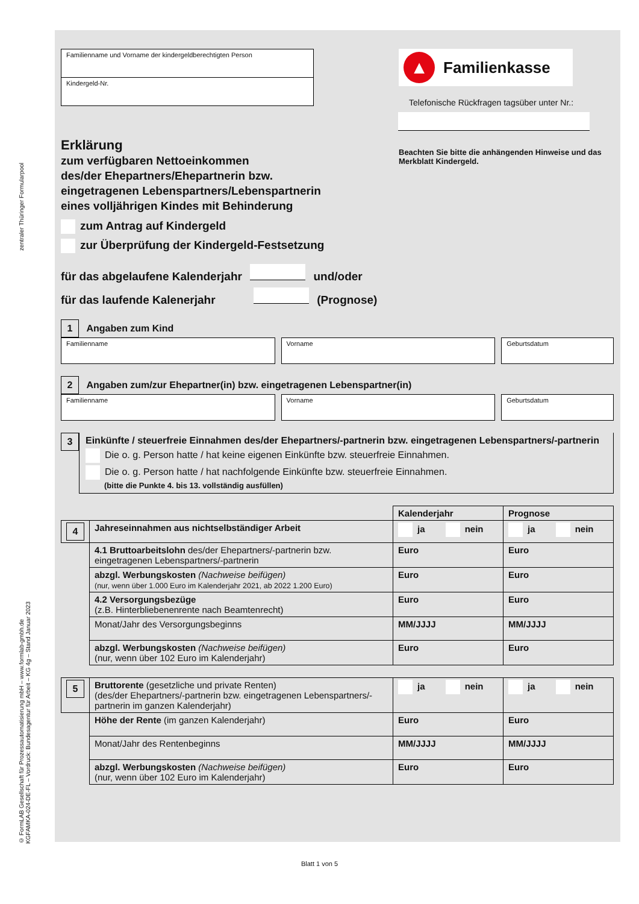zentraler Thüringer Formularpool
© FormLAB Gesellschaft für Prozessautomatisierung mbH – www.formlab-gmbh.de
KGFAMKA-024-DE-FL – Vordruck: Bundesagentur für Arbeit – KG 4g – Stand Januar 2023
Familienname und Vorname der kindergeldberechtigten Person
Kindergeld-Nr.
▲
Familienkasse
Telefonische Rückfragen tagsüber unter Nr.:
Beachten Sie bitte die anhängenden Hinweise und das Merkblatt Kindergeld.
Erklärung
zum verfügbaren Nettoeinkommen
des/der Ehepartners/Ehepartnerin bzw.
eingetragenen Lebenspartners/Lebenspartnerin
eines volljährigen Kindes mit Behinderung
zum Antrag auf Kindergeld
zur Überprüfung der Kindergeld-Festsetzung
für das abgelaufene Kalenderjahr und/oder
für das laufende Kalenerjahr (Prognose)
1 Angaben zum Kind
Familienname
Vorname Geburtsdatum
2 Angaben zum/zur Ehepartner(in) bzw. eingetragenen Lebenspartner(in)
Familienname
Vorname Geburtsdatum
3
Einkünfte / steuerfreie Einnahmen des/der Ehepartners/-partnerin bzw. eingetragenen Lebenspartners/-partnerin
Die o. g. Person hatte / hat keine eigenen Einkünfte bzw. steuerfreie Einnahmen.
Die o. g. Person hatte / hat nachfolgende Einkünfte bzw. steuerfreie Einnahmen.
(bitte die Punkte 4. bis 13. vollständig ausfüllen)
| | | Kalenderjahr | Prognose |
| 4 | Jahreseinnahmen aus nichtselbständiger Arbeit | ja nein | ja nein |
| | 4.1 Bruttoarbeitslohn des/der Ehepartners/-partnerin bzw. eingetragenen Lebenspartners/-partnerin | Euro | Euro |
| | abzgl. Werbungskosten (Nachweise beifügen) (nur, wenn über 1.000 Euro im Kalenderjahr 2021, ab 2022 1.200 Euro) | Euro | Euro |
| | 4.2 Versorgungsbezüge (z.B. Hinterbliebenenrente nach Beamtenrecht) | Euro | Euro |
| | Monat/Jahr des Versorgungsbeginns | MM/JJJJ | MM/JJJJ |
| | abzgl. Werbungskosten (Nachweise beifügen) (nur, wenn über 102 Euro im Kalenderjahr) | Euro | Euro |
| 5 | Bruttorente (gesetzliche und private Renten) (des/der Ehepartners/-partnerin bzw. eingetragenen Lebenspartners/-partnerin im ganzen Kalenderjahr) | ja nein | ja nein |
| | Höhe der Rente (im ganzen Kalenderjahr) | Euro | Euro |
| | Monat/Jahr des Rentenbeginns | MM/JJJJ | MM/JJJJ |
| | abzgl. Werbungskosten (Nachweise beifügen) (nur, wenn über 102 Euro im Kalenderjahr) | Euro | Euro |
Blatt 1 von 5